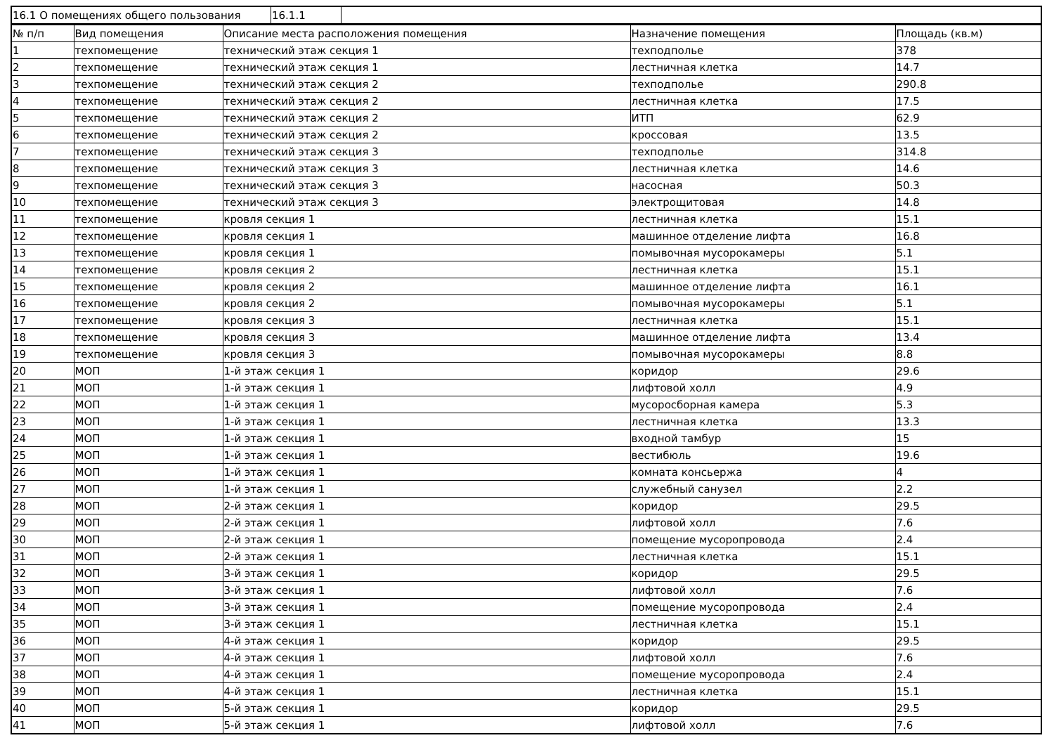| 16.1 О помещениях общего пользования | 16.1.1 | |
| № п/п | Вид помещения | Описание места расположения помещения | Назначение помещения | Площадь (кв.м) |
| --- | --- | --- | --- | --- |
| 1 | техпомещение | технический этаж секция 1 | техподполье | 378 |
| 2 | техпомещение | технический этаж секция 1 | лестничная клетка | 14.7 |
| 3 | техпомещение | технический этаж секция 2 | техподполье | 290.8 |
| 4 | техпомещение | технический этаж секция 2 | лестничная клетка | 17.5 |
| 5 | техпомещение | технический этаж секция 2 | ИТП | 62.9 |
| 6 | техпомещение | технический этаж секция 2 | кроссовая | 13.5 |
| 7 | техпомещение | технический этаж секция 3 | техподполье | 314.8 |
| 8 | техпомещение | технический этаж секция 3 | лестничная клетка | 14.6 |
| 9 | техпомещение | технический этаж секция 3 | насосная | 50.3 |
| 10 | техпомещение | технический этаж секция 3 | электрощитовая | 14.8 |
| 11 | техпомещение | кровля секция 1 | лестничная клетка | 15.1 |
| 12 | техпомещение | кровля секция 1 | машинное отделение лифта | 16.8 |
| 13 | техпомещение | кровля секция 1 | помывочная мусорокамеры | 5.1 |
| 14 | техпомещение | кровля секция 2 | лестничная клетка | 15.1 |
| 15 | техпомещение | кровля секция 2 | машинное отделение лифта | 16.1 |
| 16 | техпомещение | кровля секция 2 | помывочная мусорокамеры | 5.1 |
| 17 | техпомещение | кровля секция 3 | лестничная клетка | 15.1 |
| 18 | техпомещение | кровля секция 3 | машинное отделение лифта | 13.4 |
| 19 | техпомещение | кровля секция 3 | помывочная мусорокамеры | 8.8 |
| 20 | МОП | 1-й этаж секция 1 | коридор | 29.6 |
| 21 | МОП | 1-й этаж секция 1 | лифтовой холл | 4.9 |
| 22 | МОП | 1-й этаж секция 1 | мусоросборная камера | 5.3 |
| 23 | МОП | 1-й этаж секция 1 | лестничная клетка | 13.3 |
| 24 | МОП | 1-й этаж секция 1 | входной тамбур | 15 |
| 25 | МОП | 1-й этаж секция 1 | вестибюль | 19.6 |
| 26 | МОП | 1-й этаж секция 1 | комната консьержа | 4 |
| 27 | МОП | 1-й этаж секция 1 | служебный санузел | 2.2 |
| 28 | МОП | 2-й этаж секция 1 | коридор | 29.5 |
| 29 | МОП | 2-й этаж секция 1 | лифтовой холл | 7.6 |
| 30 | МОП | 2-й этаж секция 1 | помещение мусоропровода | 2.4 |
| 31 | МОП | 2-й этаж секция 1 | лестничная клетка | 15.1 |
| 32 | МОП | 3-й этаж секция 1 | коридор | 29.5 |
| 33 | МОП | 3-й этаж секция 1 | лифтовой холл | 7.6 |
| 34 | МОП | 3-й этаж секция 1 | помещение мусоропровода | 2.4 |
| 35 | МОП | 3-й этаж секция 1 | лестничная клетка | 15.1 |
| 36 | МОП | 4-й этаж секция 1 | коридор | 29.5 |
| 37 | МОП | 4-й этаж секция 1 | лифтовой холл | 7.6 |
| 38 | МОП | 4-й этаж секция 1 | помещение мусоропровода | 2.4 |
| 39 | МОП | 4-й этаж секция 1 | лестничная клетка | 15.1 |
| 40 | МОП | 5-й этаж секция 1 | коридор | 29.5 |
| 41 | МОП | 5-й этаж секция 1 | лифтовой холл | 7.6 |